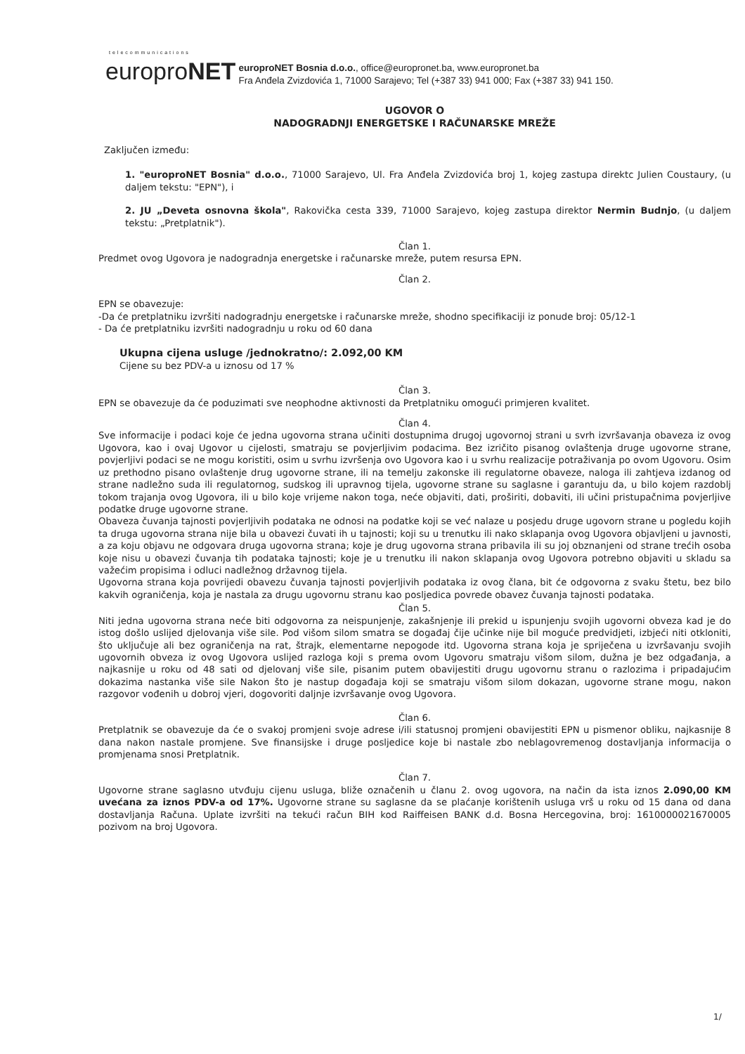telecommunications europroNET europroNET Bosnia d.o.o., office@europronet.ba, www.europronet.ba
Fra Anđela Zvizdovića 1, 71000 Sarajevo; Tel (+387 33) 941 000; Fax (+387 33) 941 150.
UGOVOR O
NADOGRADNJI ENERGETSKE I RAČUNARSKE MREŽE
Zaključen između:
1. "europroNET Bosnia" d.o.o., 71000 Sarajevo, Ul. Fra Anđela Zvizdovića broj 1, kojeg zastupa direktc Julien Coustaury, (u daljem tekstu: "EPN"), i
2. JU „Deveta osnovna škola", Rakovička cesta 339, 71000 Sarajevo, kojeg zastupa direktor Nermin Budnjo, (u daljem tekstu: „Pretplatnik").
Član 1.
Predmet ovog Ugovora je nadogradnja energetske i računarske mreže, putem resursa EPN.
Član 2.
EPN se obavezuje:
-Da će pretplatniku izvršiti nadogradnju energetske i računarske mreže, shodno specifikaciji iz ponude broj: 05/12-1
- Da će pretplatniku izvršiti nadogradnju u roku od 60 dana
Ukupna cijena usluge /jednokratno/: 2.092,00 KM
Cijene su bez PDV-a u iznosu od 17 %
Član 3.
EPN se obavezuje da će poduzimati sve neophodne aktivnosti da Pretplatniku omogući primjeren kvalitet.
Član 4.
Sve informacije i podaci koje će jedna ugovorna strana učiniti dostupnima drugoj ugovornoj strani u svrh izvršavanja obaveza iz ovog Ugovora, kao i ovaj Ugovor u cijelosti, smatraju se povjerljivim podacima. Bez izričito pisanog ovlaštenja druge ugovorne strane, povjerljivi podaci se ne mogu koristiti, osim u svrhu izvršenja ovo Ugovora kao i u svrhu realizacije potraživanja po ovom Ugovoru. Osim uz prethodno pisano ovlaštenje drug ugovorne strane, ili na temelju zakonske ili regulatorne obaveze, naloga ili zahtjeva izdanog od strane nadležno suda ili regulatornog, sudskog ili upravnog tijela, ugovorne strane su saglasne i garantuju da, u bilo kojem razdoblj tokom trajanja ovog Ugovora, ili u bilo koje vrijeme nakon toga, neće objaviti, dati, proširiti, dobaviti, ili učini pristupačnima povjerljive podatke druge ugovorne strane.
Obaveza čuvanja tajnosti povjerljivih podataka ne odnosi na podatke koji se već nalaze u posjedu druge ugovorn strane u pogledu kojih ta druga ugovorna strana nije bila u obavezi čuvati ih u tajnosti; koji su u trenutku ili nako sklapanja ovog Ugovora objavljeni u javnosti, a za koju objavu ne odgovara druga ugovorna strana; koje je drug ugovorna strana pribavila ili su joj obznanjeni od strane trećih osoba koje nisu u obavezi čuvanja tih podataka tajnosti; koje je u trenutku ili nakon sklapanja ovog Ugovora potrebno objaviti u skladu sa važećim propisima i odluci nadležnog državnog tijela.
Ugovorna strana koja povrijedi obavezu čuvanja tajnosti povjerljivih podataka iz ovog člana, bit će odgovorna z svaku štetu, bez bilo kakvih ograničenja, koja je nastala za drugu ugovornu stranu kao posljedica povrede obavez čuvanja tajnosti podataka.
Član 5.
Niti jedna ugovorna strana neće biti odgovorna za neispunjenje, zakašnjenje ili prekid u ispunjenju svojih ugovorni obveza kad je do istog došlo uslijed djelovanja više sile. Pod višom silom smatra se događaj čije učinke nije bil moguće predvidjeti, izbjeći niti otkloniti, što uključuje ali bez ograničenja na rat, štrajk, elementarne nepogode itd. Ugovorna strana koja je spriječena u izvršavanju svojih ugovornih obveza iz ovog Ugovora uslijed razloga koji s prema ovom Ugovoru smatraju višom silom, dužna je bez odgađanja, a najkasnije u roku od 48 sati od djelovanj više sile, pisanim putem obavijestiti drugu ugovornu stranu o razlozima i pripadajućim dokazima nastanka više sile Nakon što je nastup događaja koji se smatraju višom silom dokazan, ugovorne strane mogu, nakon razgovor vođenih u dobroj vjeri, dogovoriti daljnje izvršavanje ovog Ugovora.
Član 6.
Pretplatnik se obavezuje da će o svakoj promjeni svoje adrese i/ili statusnoj promjeni obavijestiti EPN u pismenor obliku, najkasnije 8 dana nakon nastale promjene. Sve finansijske i druge posljedice koje bi nastale zbo neblagovremenog dostavljanja informacija o promjenama snosi Pretplatnik.
Član 7.
Ugovorne strane saglasno utvđuju cijenu usluga, bliže označenih u članu 2. ovog ugovora, na način da ista iznos 2.090,00 KM uvećana za iznos PDV-a od 17%. Ugovorne strane su saglasne da se plaćanje korištenih usluga vrš u roku od 15 dana od dana dostavljanja Računa. Uplate izvršiti na tekući račun BIH kod Raiffeisen BANK d.d. Bosna Hercegovina, broj: 1610000021670005 pozivom na broj Ugovora.
1/